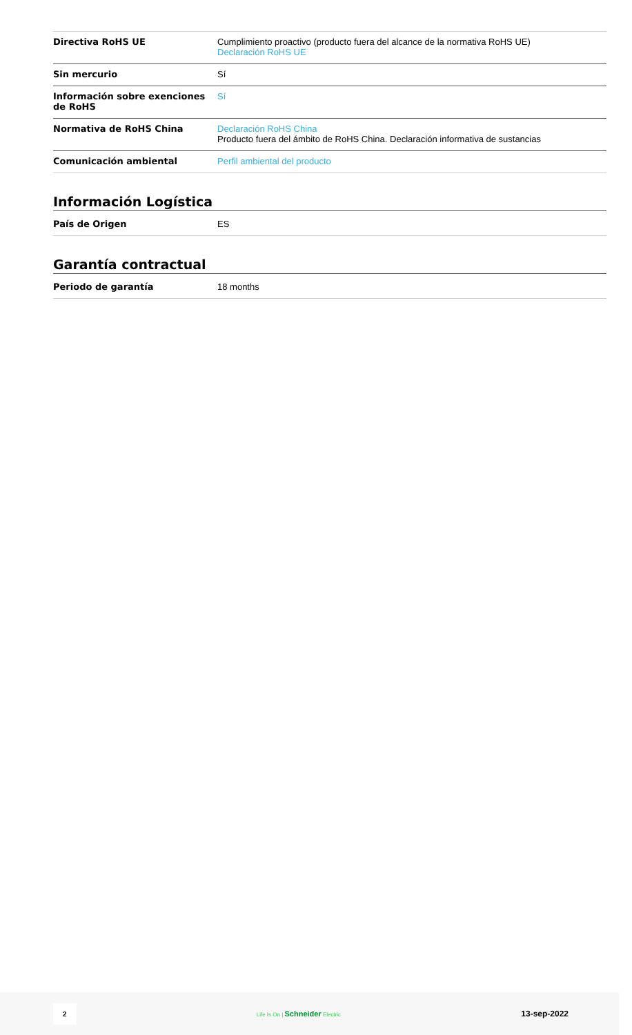| Directiva RoHS UE | Cumplimiento proactivo (producto fuera del alcance de la normativa RoHS UE) Declaración RoHS UE |
| Sin mercurio | Sí |
| Información sobre exenciones de RoHS | Sí |
| Normativa de RoHS China | Declaración RoHS China Producto fuera del ámbito de RoHS China. Declaración informativa de sustancias |
| Comunicación ambiental | Perfil ambiental del producto |
Información Logística
| País de Origen | ES |
Garantía contractual
| Periodo de garantía | 18 months |
2 Life Is On | Schneider Electric 13-sep-2022